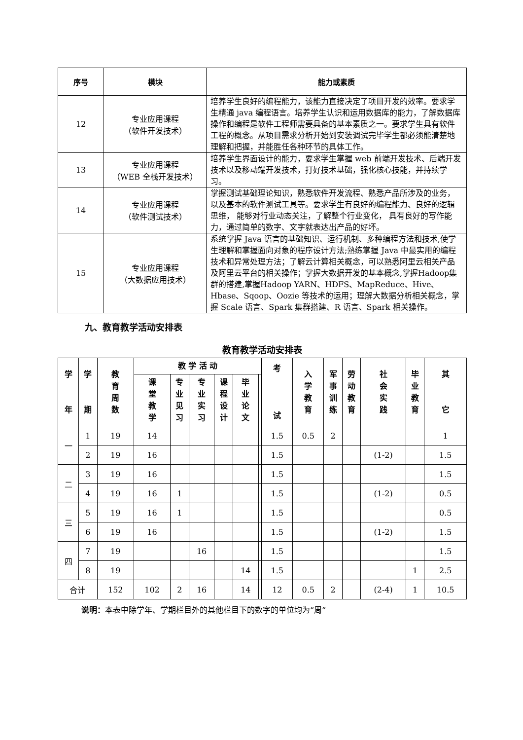| 序号 | 模块 | 能力或素质 |
| --- | --- | --- |
| 12 | 专业应用课程 （软件开发技术） | 培养学生良好的编程能力，该能力直接决定了项目开发的效率。要求学生精通 java 编程语言。培养学生认识和运用数据库的能力，了解数据库操作和编程是软件工程师需要具备的基本素质之一。要求学生具有软件工程的概念。从项目需求分析开始到安装调试完毕学生都必须能清楚地理解和把握，并能胜任各种环节的具体工作。 |
| 13 | 专业应用课程 （WEB 全栈开发技术） | 培养学生界面设计的能力，要求学生掌握 web 前端开发技术、后端开发技术以及移动端开发技术，打好技术基础，强化核心技能，并持续学习。 |
| 14 | 专业应用课程 （软件测试技术） | 掌握测试基础理论知识，熟悉软件开发流程、熟悉产品所涉及的业务，以及基本的软件测试工具等。要求学生有良好的编程能力、良好的逻辑思维， 能够对行业动态关注，了解整个行业变化， 具有良好的写作能力，通过简单的数字、文字就表达出产品的好坏。 |
| 15 | 专业应用课程 （大数据应用技术） | 系统掌握 Java 语言的基础知识、运行机制、多种编程方法和技术,使学生理解和掌握面向对象的程序设计方法;熟练掌握 Java 中最实用的编程技术和异常处理方法；了解云计算相关概念，可以熟悉阿里云相关产品及阿里云平台的相关操作；掌握大数据开发的基本概念,掌握Hadoop集群的搭建,掌握Hadoop YARN、HDFS、MapReduce、Hive、Hbase、Sqoop、Oozie 等技术的运用；理解大数据分析相关概念，掌握 Scale 语言、Spark 集群搭建、R 语言、Spark 相关操作。 |
九、教育教学活动安排表
教育教学活动安排表
| 学 年 | 学 期 | 教 育 周 数 | 教 学 活 动 | | | | | | 考 试 | 入 学 教 育 | 军 事 训 练 | 劳 动 教 育 | 社 会 实 践 | 毕 业 教 育 | 其 它 |
| --- | --- | --- | --- | --- | --- | --- | --- | --- | --- | --- | --- | --- | --- | --- | --- |
| | | | 课 堂 教 学 | 专 业 见 习 | 专 业 实 习 | 课 程 设 计 | 毕 业 论 文 | | | | | | | | |
| 一 | 1 | 19 | 14 | | | | | | 1.5 | 0.5 | 2 | | | | 1 |
| | 2 | 19 | 16 | | | | | | 1.5 | | | | (1-2) | | 1.5 |
| 二 | 3 | 19 | 16 | | | | | | 1.5 | | | | | | 1.5 |
| | 4 | 19 | 16 | 1 | | | | | 1.5 | | | | (1-2) | | 0.5 |
| 三 | 5 | 19 | 16 | 1 | | | | | 1.5 | | | | | | 0.5 |
| | 6 | 19 | 16 | | | | | | 1.5 | | | | (1-2) | | 1.5 |
| 四 | 7 | 19 | | | 16 | | | | 1.5 | | | | | | 1.5 |
| | 8 | 19 | | | | | 14 | | 1.5 | | | | | 1 | 2.5 |
| 合计 | | 152 | 102 | 2 | 16 | | 14 | | 12 | 0.5 | 2 | | (2-4) | 1 | 10.5 |
说明：本表中除学年、学期栏目外的其他栏目下的数字的单位均为“周”